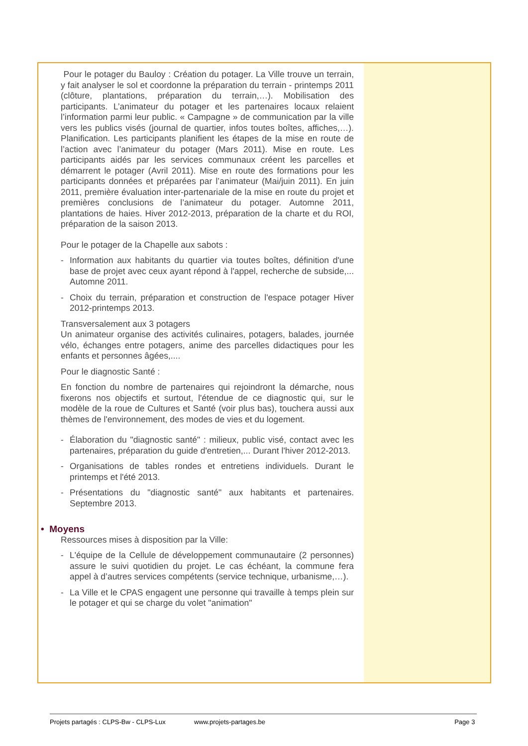Pour le potager du Bauloy : Création du potager. La Ville trouve un terrain, y fait analyser le sol et coordonne la préparation du terrain - printemps 2011 (clôture, plantations, préparation du terrain,…). Mobilisation des participants. L’animateur du potager et les partenaires locaux relaient l’information parmi leur public. « Campagne » de communication par la ville vers les publics visés (journal de quartier, infos toutes boîtes, affiches,…). Planification. Les participants planifient les étapes de la mise en route de l’action avec l’animateur du potager (Mars 2011). Mise en route. Les participants aidés par les services communaux créent les parcelles et démarrent le potager (Avril 2011). Mise en route des formations pour les participants données et préparées par l’animateur (Mai/juin 2011). En juin 2011, première évaluation inter-partenariale de la mise en route du projet et premières conclusions de l’animateur du potager. Automne 2011, plantations de haies. Hiver 2012-2013, préparation de la charte et du ROI, préparation de la saison 2013.
Pour le potager de la Chapelle aux sabots :
- Information aux habitants du quartier via toutes boîtes, définition d'une base de projet avec ceux ayant répond à l'appel, recherche de subside,... Automne 2011.
- Choix du terrain, préparation et construction de l'espace potager Hiver 2012-printemps 2013.
Transversalement aux 3 potagers
Un animateur organise des activités culinaires, potagers, balades, journée vélo, échanges entre potagers, anime des parcelles didactiques pour les enfants et personnes âgées,....
Pour le diagnostic Santé :
En fonction du nombre de partenaires qui rejoindront la démarche, nous fixerons nos objectifs et surtout, l'étendue de ce diagnostic qui, sur le modèle de la roue de Cultures et Santé (voir plus bas), touchera aussi aux thèmes de l'environnement, des modes de vies et du logement.
- Élaboration du "diagnostic santé" : milieux, public visé, contact avec les partenaires, préparation du guide d'entretien,... Durant l'hiver 2012-2013.
- Organisations de tables rondes et entretiens individuels. Durant le printemps et l'été 2013.
- Présentations du "diagnostic santé" aux habitants et partenaires. Septembre 2013.
• Moyens
Ressources mises à disposition par la Ville:
- L'équipe de la Cellule de développement communautaire (2 personnes) assure le suivi quotidien du projet. Le cas échéant, la commune fera appel à d’autres services compétents (service technique, urbanisme,…).
- La Ville et le CPAS engagent une personne qui travaille à temps plein sur le potager et qui se charge du volet "animation"
Projets partagés : CLPS-Bw - CLPS-Lux www.projets-partages.be Page 3